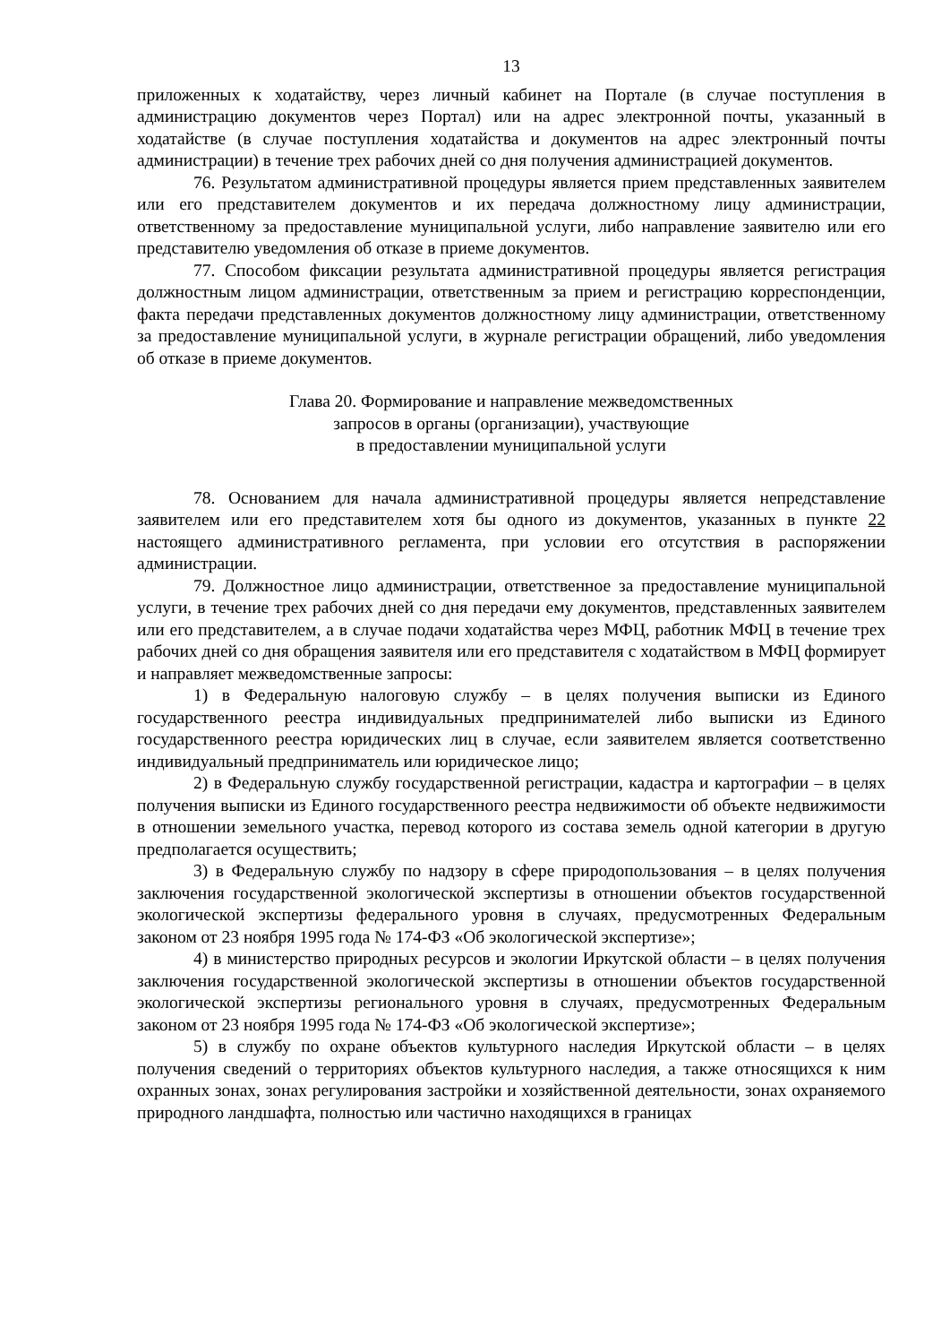13
приложенных к ходатайству, через личный кабинет на Портале (в случае поступления в администрацию документов через Портал) или на адрес электронной почты, указанный в ходатайстве (в случае поступления ходатайства и документов на адрес электронный почты администрации) в течение трех рабочих дней со дня получения администрацией документов.
76. Результатом административной процедуры является прием представленных заявителем или его представителем документов и их передача должностному лицу администрации, ответственному за предоставление муниципальной услуги, либо направление заявителю или его представителю уведомления об отказе в приеме документов.
77. Способом фиксации результата административной процедуры является регистрация должностным лицом администрации, ответственным за прием и регистрацию корреспонденции, факта передачи представленных документов должностному лицу администрации, ответственному за предоставление муниципальной услуги, в журнале регистрации обращений, либо уведомления об отказе в приеме документов.
Глава 20. Формирование и направление межведомственных
запросов в органы (организации), участвующие
в предоставлении муниципальной услуги
78. Основанием для начала административной процедуры является непредставление заявителем или его представителем хотя бы одного из документов, указанных в пункте 22 настоящего административного регламента, при условии его отсутствия в распоряжении администрации.
79. Должностное лицо администрации, ответственное за предоставление муниципальной услуги, в течение трех рабочих дней со дня передачи ему документов, представленных заявителем или его представителем, а в случае подачи ходатайства через МФЦ, работник МФЦ в течение трех рабочих дней со дня обращения заявителя или его представителя с ходатайством в МФЦ формирует и направляет межведомственные запросы:
1) в Федеральную налоговую службу – в целях получения выписки из Единого государственного реестра индивидуальных предпринимателей либо выписки из Единого государственного реестра юридических лиц в случае, если заявителем является соответственно индивидуальный предприниматель или юридическое лицо;
2) в Федеральную службу государственной регистрации, кадастра и картографии – в целях получения выписки из Единого государственного реестра недвижимости об объекте недвижимости в отношении земельного участка, перевод которого из состава земель одной категории в другую предполагается осуществить;
3) в Федеральную службу по надзору в сфере природопользования – в целях получения заключения государственной экологической экспертизы в отношении объектов государственной экологической экспертизы федерального уровня в случаях, предусмотренных Федеральным законом от 23 ноября 1995 года № 174-ФЗ «Об экологической экспертизе»;
4) в министерство природных ресурсов и экологии Иркутской области – в целях получения заключения государственной экологической экспертизы в отношении объектов государственной экологической экспертизы регионального уровня в случаях, предусмотренных Федеральным законом от 23 ноября 1995 года № 174-ФЗ «Об экологической экспертизе»;
5) в службу по охране объектов культурного наследия Иркутской области – в целях получения сведений о территориях объектов культурного наследия, а также относящихся к ним охранных зонах, зонах регулирования застройки и хозяйственной деятельности, зонах охраняемого природного ландшафта, полностью или частично находящихся в границах